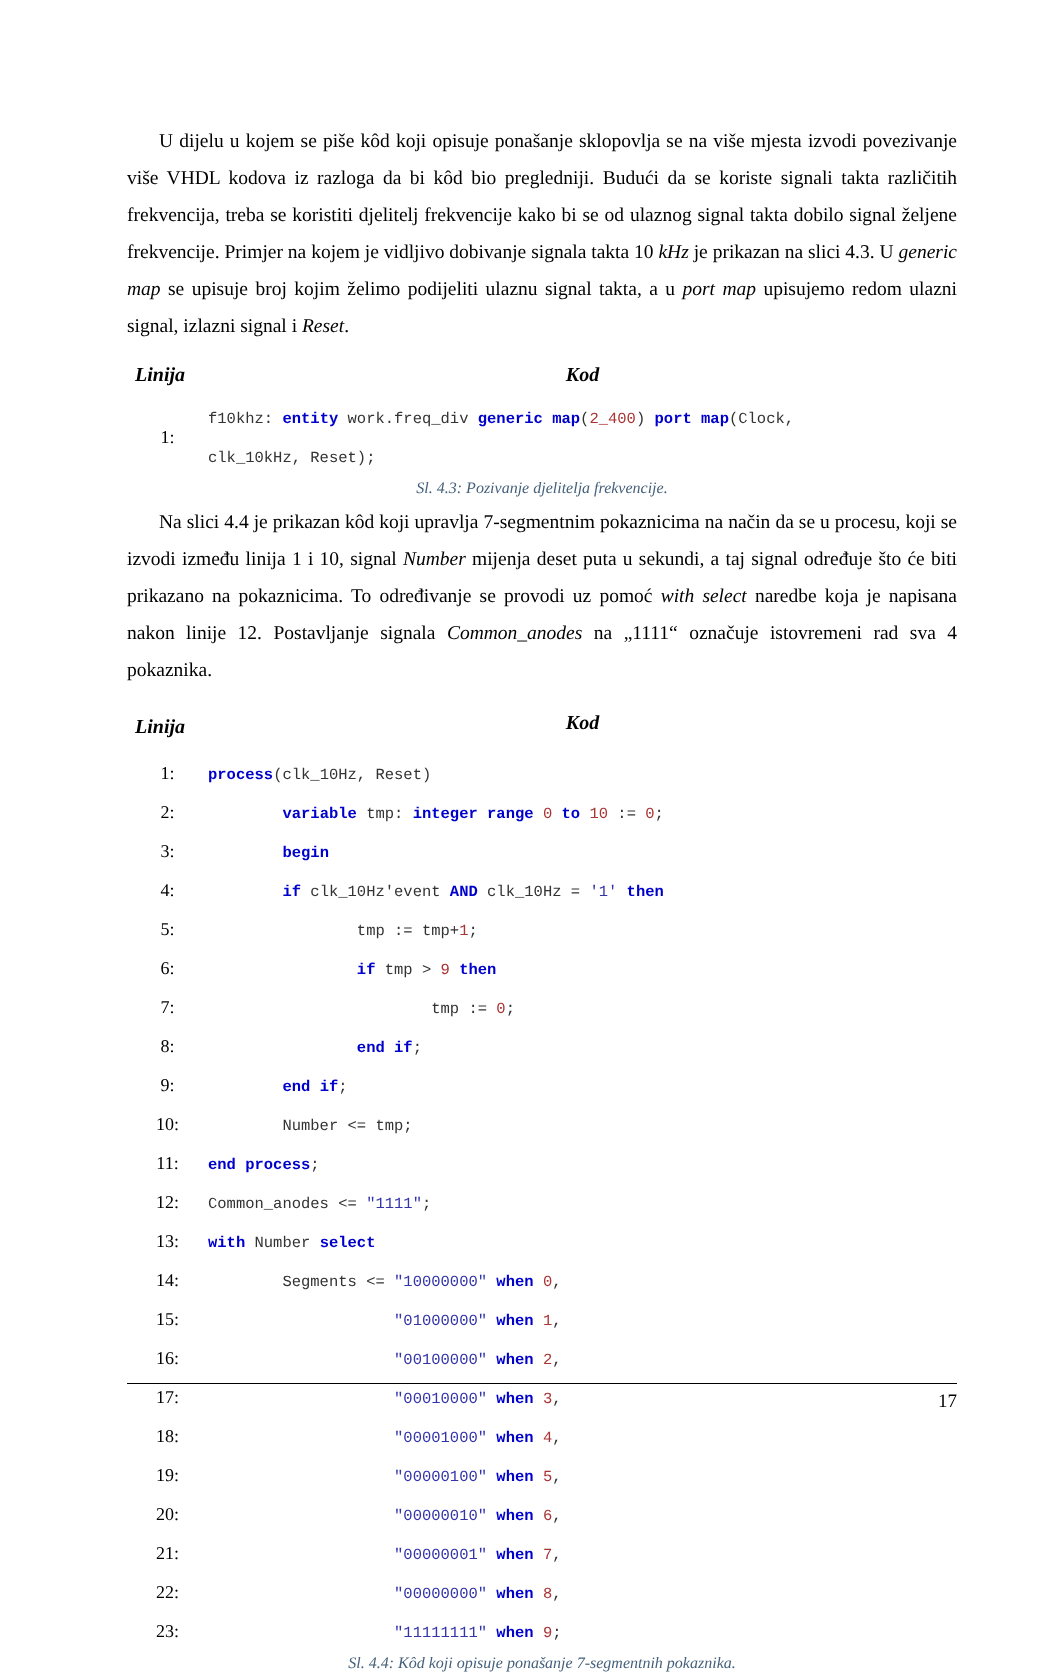U dijelu u kojem se piše kôd koji opisuje ponašanje sklopovlja se na više mjesta izvodi povezivanje više VHDL kodova iz razloga da bi kôd bio pregledniji. Budući da se koriste signali takta različitih frekvencija, treba se koristiti djelitelj frekvencije kako bi se od ulaznog signal takta dobilo signal željene frekvencije. Primjer na kojem je vidljivo dobivanje signala takta 10 kHz je prikazan na slici 4.3. U generic map se upisuje broj kojim želimo podijeliti ulaznu signal takta, a u port map upisujemo redom ulazni signal, izlazni signal i Reset.
| Linija | Kod |
| --- | --- |
| 1: | f10khz: entity work.freq_div generic map ( 2_400 ) port map (Clock, clk_10kHz, Reset); |
Sl. 4.3: Pozivanje djelitelja frekvencije.
Na slici 4.4 je prikazan kôd koji upravlja 7-segmentnim pokaznicima na način da se u procesu, koji se izvodi između linija 1 i 10, signal Number mijenja deset puta u sekundi, a taj signal određuje što će biti prikazano na pokaznicima. To određivanje se provodi uz pomoć with select naredbe koja je napisana nakon linije 12. Postavljanje signala Common_anodes na „1111“ označuje istovremeni rad sva 4 pokaznika.
| Linija | Kod |
| --- | --- |
| 1: | process (clk_10Hz, Reset) |
| 2: | variable tmp: integer range 0 to 10 := 0 ; |
| 3: | begin |
| 4: | if clk_10Hz'event AND clk_10Hz = '1' then |
| 5: | tmp := tmp+ 1 ; |
| 6: | if tmp > 9 then |
| 7: | tmp := 0 ; |
| 8: | end if ; |
| 9: | end if ; |
| 10: | Number <= tmp; |
| 11: | end process ; |
| 12: | Common_anodes <= "1111" ; |
| 13: | with Number select |
| 14: | Segments <= "10000000" when 0 , |
| 15: | "01000000" when 1 , |
| 16: | "00100000" when 2 , |
| 17: | "00010000" when 3 , |
| 18: | "00001000" when 4 , |
| 19: | "00000100" when 5 , |
| 20: | "00000010" when 6 , |
| 21: | "00000001" when 7 , |
| 22: | "00000000" when 8 , |
| 23: | "11111111" when 9 ; |
Sl. 4.4: Kôd koji opisuje ponašanje 7-segmentnih pokaznika.
17